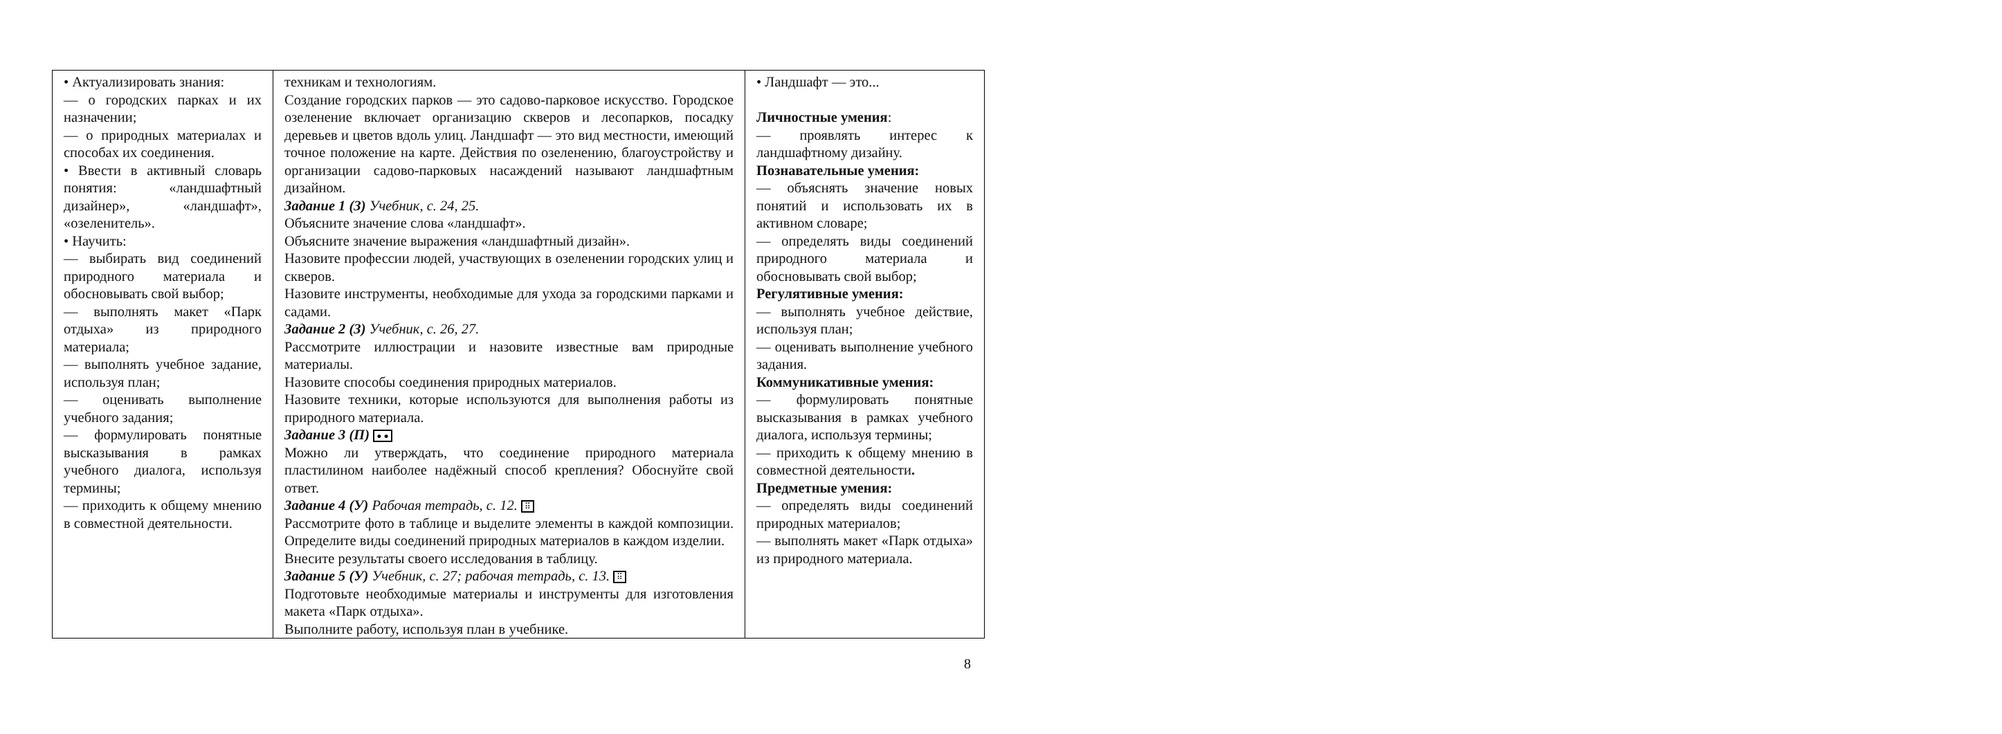| • Актуализировать знания: — о городских парках и их назначении; — о природных материалах и способах их соединения. • Ввести в активный словарь понятия: «ландшафтный дизайнер», «ландшафт», «озеленитель». • Научить: — выбирать вид соединений природного материала и обосновывать свой выбор; — выполнять макет «Парк отдыха» из природного материала; — выполнять учебное задание, используя план; — оценивать выполнение учебного задания; — формулировать понятные высказывания в рамках учебного диалога, используя термины; — приходить к общему мнению в совместной деятельности. | техникам и технологиям. Создание городских парков — это садово-парковое искусство. Городское озеленение включает организацию скверов и лесопарков, посадку деревьев и цветов вдоль улиц. Ландшафт — это вид местности, имеющий точное положение на карте. Действия по озеленению, благоустройству и организации садово-парковых насаждений называют ландшафтным дизайном. Задание 1 (З) Учебник, с. 24, 25. Объясните значение слова «ландшафт». Объясните значение выражения «ландшафтный дизайн». Назовите профессии людей, участвующих в озеленении городских улиц и скверов. Назовите инструменты, необходимые для ухода за городскими парками и садами. Задание 2 (З) Учебник, с. 26, 27. Рассмотрите иллюстрации и назовите известные вам природные материалы. Назовите способы соединения природных материалов. Назовите техники, которые используются для выполнения работы из природного материала. Задание 3 (П) ● ● Можно ли утверждать, что соединение природного материала пластилином наиболее надёжный способ крепления? Обоснуйте свой ответ. Задание 4 (У) Рабочая тетрадь, с. 12. ⠿ Рассмотрите фото в таблице и выделите элементы в каждой композиции. Определите виды соединений природных материалов в каждом изделии. Внесите результаты своего исследования в таблицу. Задание 5 (У) Учебник, с. 27; рабочая тетрадь, с. 13. ⠿ Подготовьте необходимые материалы и инструменты для изготовления макета «Парк отдыха». Выполните работу, используя план в учебнике. | • Ландшафт — это... Личностные умения : — проявлять интерес к ландшафтному дизайну. Познавательные умения: — объяснять значение новых понятий и использовать их в активном словаре; — определять виды соединений природного материала и обосновывать свой выбор; Регулятивные умения: — выполнять учебное действие, используя план; — оценивать выполнение учебного задания. Коммуникативные умения: — формулировать понятные высказывания в рамках учебного диалога, используя термины; — приходить к общему мнению в совместной деятельности . Предметные умения: — определять виды соединений природных материалов; — выполнять макет «Парк отдыха» из природного материала. |
8